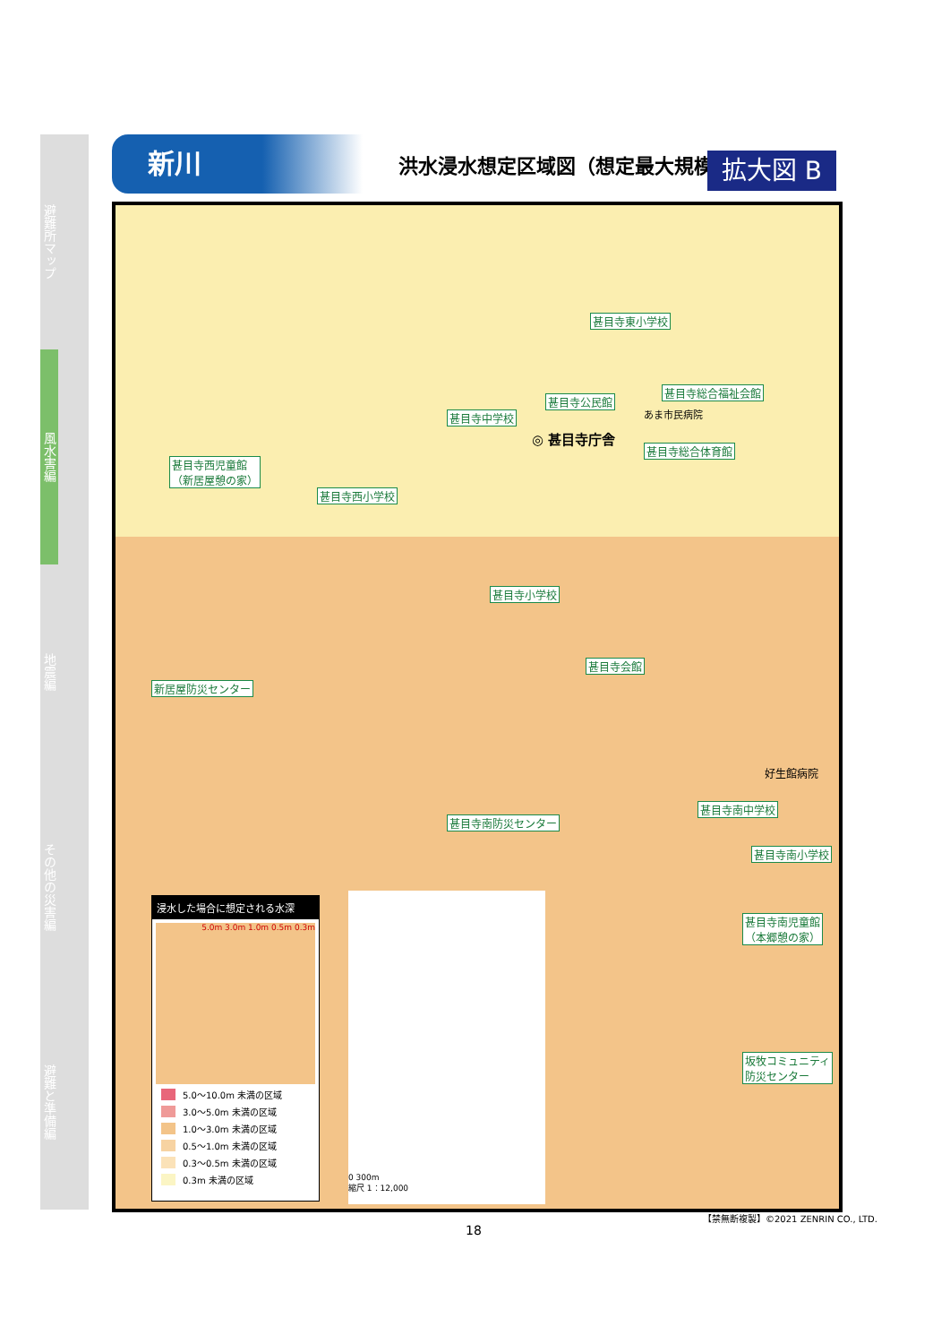避難所マップ
風水害編
地震編
その他の災害編
避難と準備編
新川
洪水浸水想定区域図（想定最大規模）
拡大図 B
甚目寺東小学校
甚目寺総合福祉会館
甚目寺公民館
甚目寺中学校
◎ 甚目寺庁舎
あま市民病院
甚目寺総合体育館
甚目寺西児童館
（新居屋憩の家）
甚目寺西小学校
甚目寺小学校
甚目寺会館
新居屋防災センター
好生館病院
甚目寺南中学校
甚目寺南防災センター
甚目寺南小学校
甚目寺南児童館
（本郷憩の家）
坂牧コミュニティ
防災センター
浸水した場合に想定される水深
5.0m 3.0m 1.0m 0.5m 0.3m
5.0～10.0m 未満の区域
3.0～5.0m 未満の区域
1.0～3.0m 未満の区域
0.5～1.0m 未満の区域
0.3～0.5m 未満の区域
0.3m 未満の区域
0 300m
縮尺 1：12,000
【禁無断複製】©2021 ZENRIN CO., LTD.
18